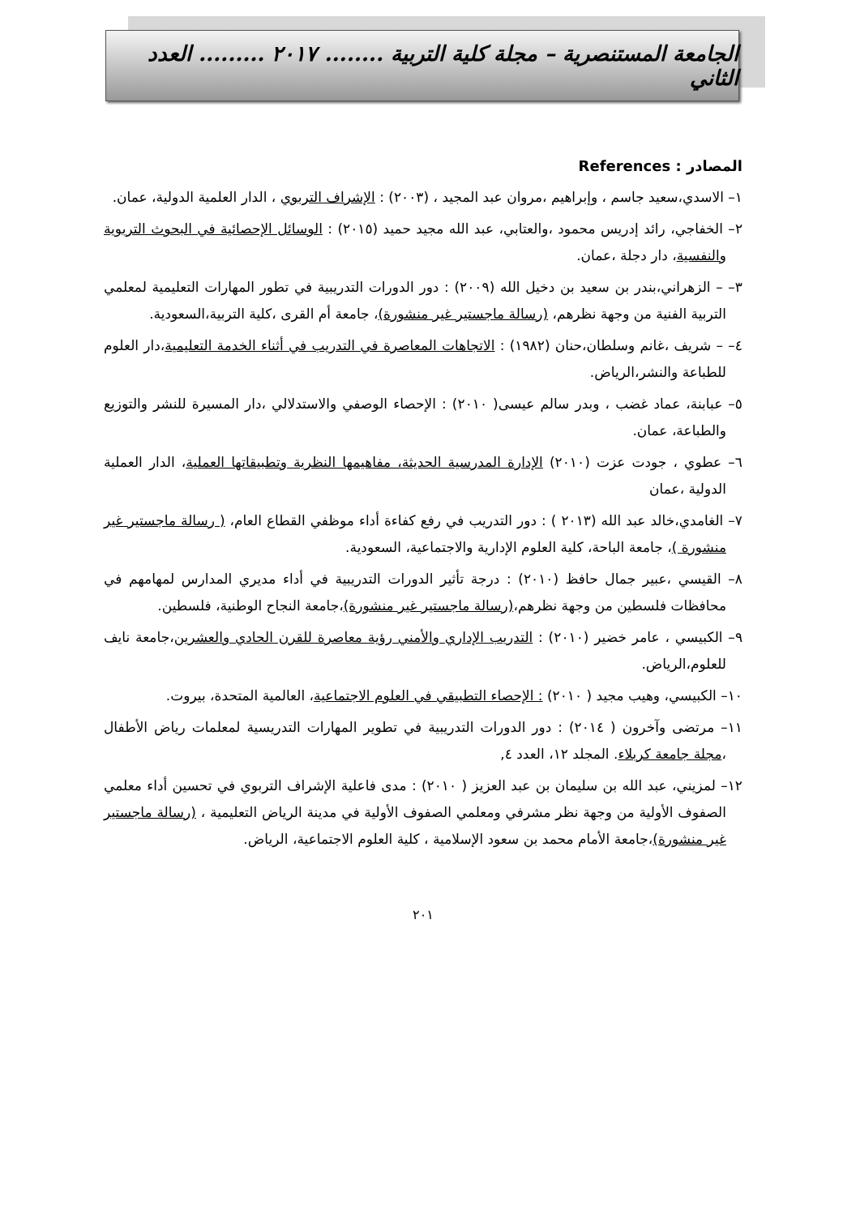الجامعة المستنصرية – مجلة كلية التربية ........ ٢٠١٧ ......... العدد الثاني
المصادر : References
١– الاسدي،سعيد جاسم ، وإبراهيم ،مروان عبد المجيد ، (٢٠٠٣) : الإشراف التربوي ، الدار العلمية الدولية، عمان.
٢– الخفاجي، رائد إدريس محمود ،والعتابي، عبد الله مجيد حميد (٢٠١٥) : الوسائل الإحصائية في البحوث التربوية والنفسية، دار دجلة ،عمان.
٣– – الزهراني،بندر بن سعيد بن دخيل الله (٢٠٠٩) : دور الدورات التدريبية في تطور المهارات التعليمية لمعلمي التربية الفنية من وجهة نظرهم، (رسالة ماجستير غير منشورة)، جامعة أم القرى ،كلية التربية،السعودية.
٤– – شريف ،غانم وسلطان،حنان (١٩٨٢) : الاتجاهات المعاصرة في التدريب في أثناء الخدمة التعليمية،دار العلوم للطباعة والنشر،الرياض.
٥– عبابنة، عماد غضب ، وبدر سالم عيسى( ٢٠١٠) : الإحصاء الوصفي والاستدلالي ،دار المسيرة للنشر والتوزيع والطباعة، عمان.
٦– عطوي ، جودت عزت (٢٠١٠) الإدارة المدرسية الحديثة، مفاهيمها النظرية وتطبيقاتها العملية، الدار العملية الدولية ،عمان
٧– الغامدي،خالد عبد الله (٢٠١٣ ) : دور التدريب في رفع كفاءة أداء موظفي القطاع العام، ( رسالة ماجستير غير منشورة )، جامعة الباحة، كلية العلوم الإدارية والاجتماعية، السعودية.
٨– القيسي ،عبير جمال حافظ (٢٠١٠) : درجة تأثير الدورات التدريبية في أداء مديري المدارس لمهامهم في محافظات فلسطين من وجهة نظرهم،(رسالة ماجستير غير منشورة)،جامعة النجاح الوطنية، فلسطين.
٩– الكبيسي ، عامر خضير (٢٠١٠) : التدريب الإداري والأمني رؤية معاصرة للقرن الحادي والعشرين،جامعة نايف للعلوم،الرياض.
١٠– الكبيسي، وهيب مجيد ( ٢٠١٠) : الإحصاء التطبيقي في العلوم الاجتماعية، العالمية المتحدة، بيروت.
١١– مرتضى وآخرون ( ٢٠١٤) : دور الدورات التدريبية في تطوير المهارات التدريسية لمعلمات رياض الأطفال ،مجلة جامعة كربلاء. المجلد ١٢، العدد ٤,
١٢– لمزيني، عبد الله بن سليمان بن عبد العزيز ( ٢٠١٠) : مدى فاعلية الإشراف التربوي في تحسين أداء معلمي الصفوف الأولية من وجهة نظر مشرفي ومعلمي الصفوف الأولية في مدينة الرياض التعليمية ، (رسالة ماجستير غير منشورة)،جامعة الأمام محمد بن سعود الإسلامية ، كلية العلوم الاجتماعية، الرياض.
٢٠١